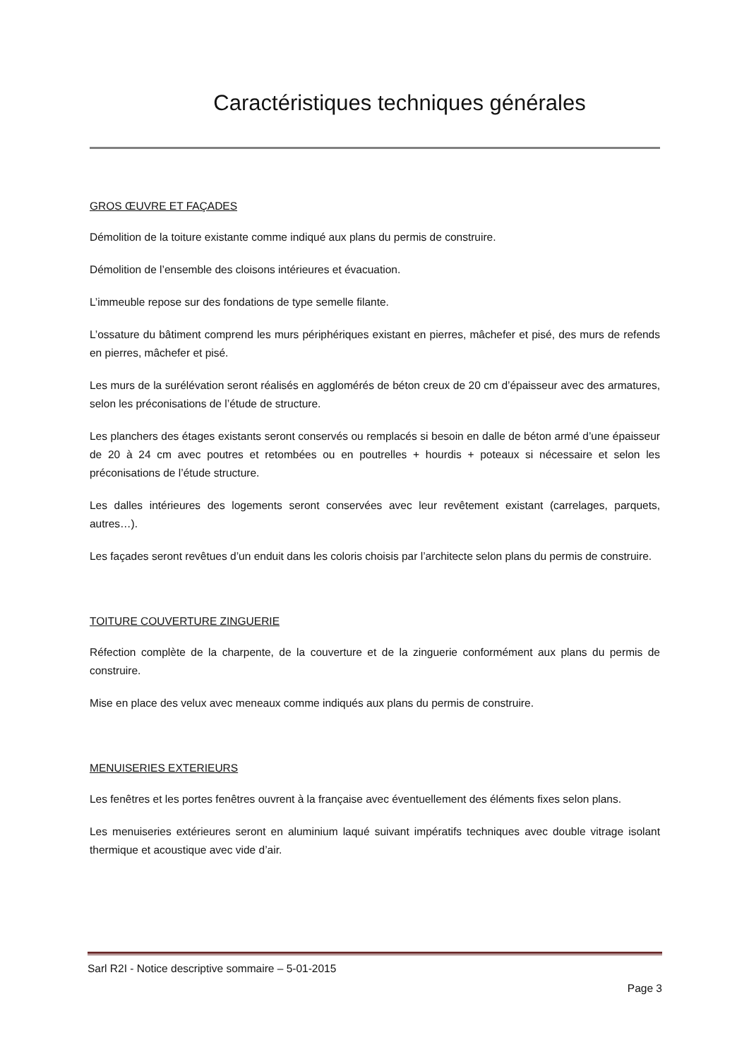Caractéristiques techniques générales
GROS ŒUVRE ET FAÇADES
Démolition de la toiture existante comme indiqué aux plans du permis de construire.
Démolition de l’ensemble des cloisons intérieures et évacuation.
L’immeuble repose sur des fondations de type semelle filante.
L’ossature du bâtiment comprend les murs périphériques existant en pierres, mâchefer et pisé, des murs de refends en pierres, mâchefer et pisé.
Les murs de la surélévation seront réalisés en agglomérés de béton creux de 20 cm d’épaisseur avec des armatures, selon les préconisations de l’étude de structure.
Les planchers des étages existants seront conservés ou remplacés si besoin en dalle de béton armé d’une épaisseur de 20 à 24 cm avec poutres et retombées ou en poutrelles + hourdis + poteaux si nécessaire et selon les préconisations de l’étude structure.
Les dalles intérieures des logements seront conservées avec leur revêtement existant (carrelages, parquets, autres…).
Les façades seront revêtues d’un enduit dans les coloris choisis par l’architecte selon plans du permis de construire.
TOITURE COUVERTURE ZINGUERIE
Réfection complète de la charpente, de la couverture et de la zinguerie conformément aux plans du permis de construire.
Mise en place des velux avec meneaux comme indiqués aux plans du permis de construire.
MENUISERIES EXTERIEURS
Les fenêtres et les portes fenêtres ouvrent à la française avec éventuellement des éléments fixes selon plans.
Les menuiseries extérieures seront en aluminium laqué suivant impératifs techniques avec double vitrage isolant thermique et acoustique avec vide d’air.
Sarl R2I - Notice descriptive sommaire – 5-01-2015
Page 3